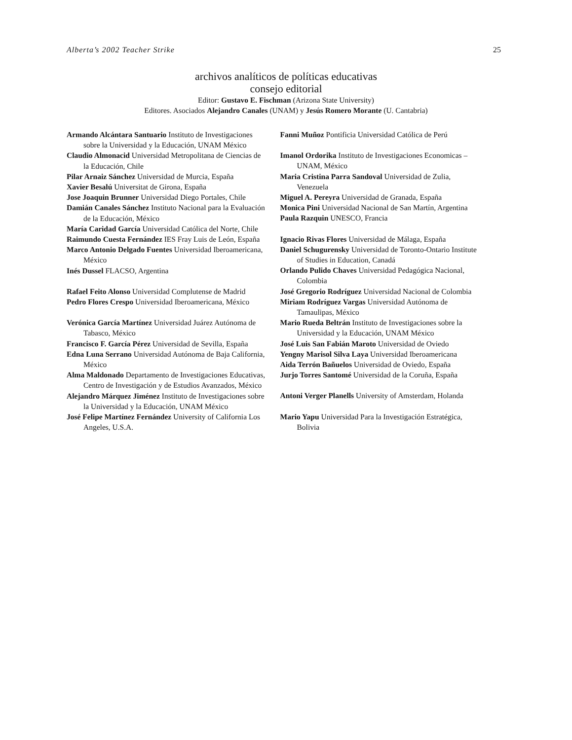Alberta’s 2002 Teacher Strike 25
archivos analíticos de políticas educativas
consejo editorial
Editor: Gustavo E. Fischman (Arizona State University)
Editores. Asociados Alejandro Canales (UNAM) y Jesús Romero Morante (U. Cantabria)
Armando Alcántara Santuario Instituto de Investigaciones sobre la Universidad y la Educación, UNAM México
Claudio Almonacid Universidad Metropolitana de Ciencias de la Educación, Chile
Pilar Arnaiz Sánchez Universidad de Murcia, España
Xavier Besalú Universitat de Girona, España
Jose Joaquin Brunner Universidad Diego Portales, Chile
Damián Canales Sánchez Instituto Nacional para la Evaluación de la Educación, México
María Caridad García Universidad Católica del Norte, Chile
Raimundo Cuesta Fernández IES Fray Luis de León, España
Marco Antonio Delgado Fuentes Universidad Iberoamericana, México
Inés Dussel FLACSO, Argentina
Rafael Feito Alonso Universidad Complutense de Madrid
Pedro Flores Crespo Universidad Iberoamericana, México
Verónica García Martínez Universidad Juárez Autónoma de Tabasco, México
Francisco F. García Pérez Universidad de Sevilla, España
Edna Luna Serrano Universidad Autónoma de Baja California, México
Alma Maldonado Departamento de Investigaciones Educativas, Centro de Investigación y de Estudios Avanzados, México
Alejandro Márquez Jiménez Instituto de Investigaciones sobre la Universidad y la Educación, UNAM México
José Felipe Martínez Fernández University of California Los Angeles, U.S.A.
Fanni Muñoz Pontificia Universidad Católica de Perú
Imanol Ordorika Instituto de Investigaciones Economicas – UNAM, México
Maria Cristina Parra Sandoval Universidad de Zulia, Venezuela
Miguel A. Pereyra Universidad de Granada, España
Monica Pini Universidad Nacional de San Martín, Argentina
Paula Razquin UNESCO, Francia
Ignacio Rivas Flores Universidad de Málaga, España
Daniel Schugurensky Universidad de Toronto-Ontario Institute of Studies in Education, Canadá
Orlando Pulido Chaves Universidad Pedagógica Nacional, Colombia
José Gregorio Rodríguez Universidad Nacional de Colombia
Miriam Rodríguez Vargas Universidad Autónoma de Tamaulipas, México
Mario Rueda Beltrán Instituto de Investigaciones sobre la Universidad y la Educación, UNAM México
José Luis San Fabián Maroto Universidad de Oviedo
Yengny Marisol Silva Laya Universidad Iberoamericana
Aida Terrón Bañuelos Universidad de Oviedo, España
Jurjo Torres Santomé Universidad de la Coruña, España
Antoni Verger Planells University of Amsterdam, Holanda
Mario Yapu Universidad Para la Investigación Estratégica, Bolivia